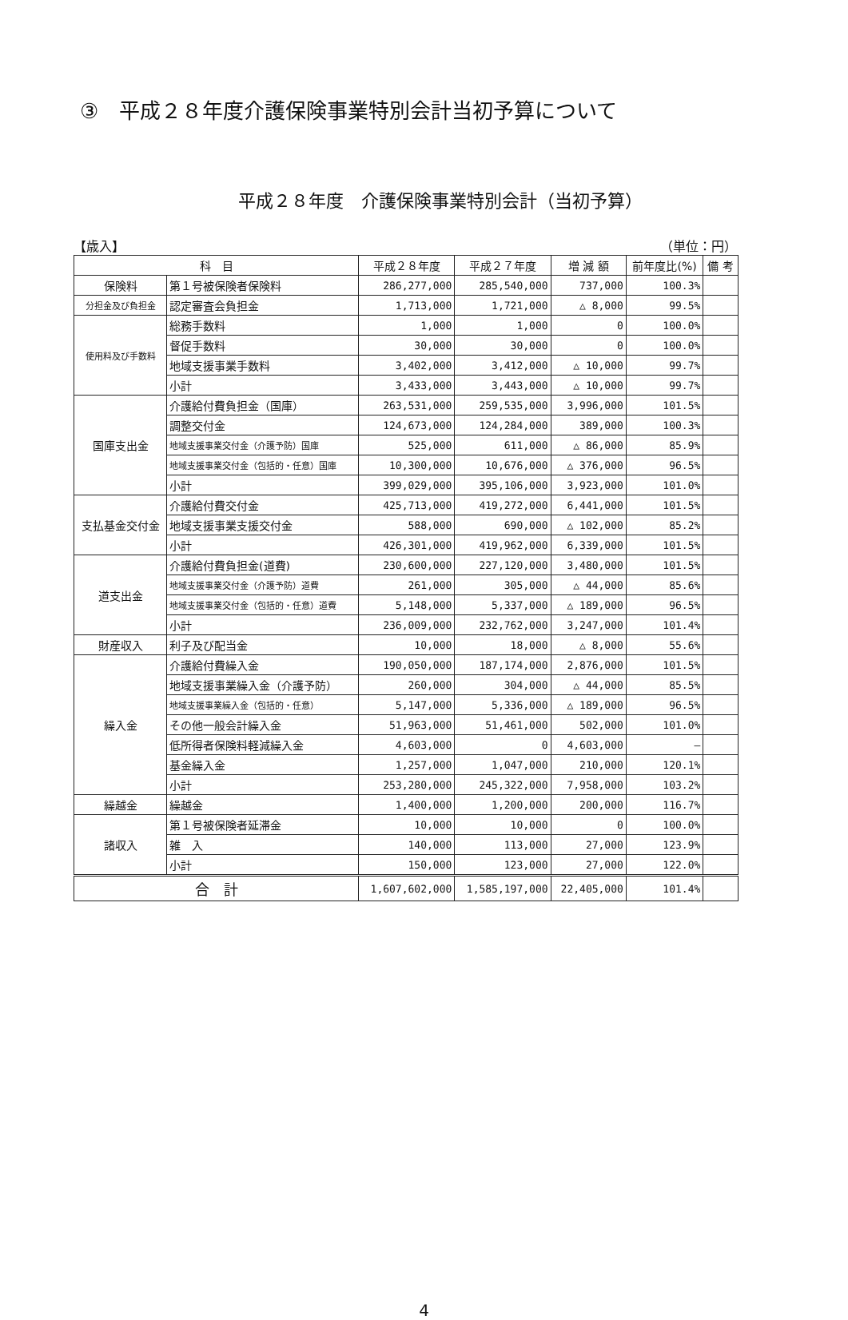③　平成２８年度介護保険事業特別会計当初予算について
平成２８年度　介護保険事業特別会計（当初予算）
【歳入】 （単位：円）
| 科 目 | | 平成２８年度 | 平成２７年度 | 増 減 額 | 前年度比(%) | 備 考 |
| --- | --- | --- | --- | --- | --- | --- |
| 保険料 | 第１号被保険者保険料 | 286,277,000 | 285,540,000 | 737,000 | 100.3% | |
| 分担金及び負担金 | 認定審査会負担金 | 1,713,000 | 1,721,000 | △ 8,000 | 99.5% | |
| 使用料及び手数料 | 総務手数料 | 1,000 | 1,000 | 0 | 100.0% | |
| | 督促手数料 | 30,000 | 30,000 | 0 | 100.0% | |
| | 地域支援事業手数料 | 3,402,000 | 3,412,000 | △ 10,000 | 99.7% | |
| | 小計 | 3,433,000 | 3,443,000 | △ 10,000 | 99.7% | |
| 国庫支出金 | 介護給付費負担金（国庫） | 263,531,000 | 259,535,000 | 3,996,000 | 101.5% | |
| | 調整交付金 | 124,673,000 | 124,284,000 | 389,000 | 100.3% | |
| | 地域支援事業交付金（介護予防）国庫 | 525,000 | 611,000 | △ 86,000 | 85.9% | |
| | 地域支援事業交付金（包括的・任意）国庫 | 10,300,000 | 10,676,000 | △ 376,000 | 96.5% | |
| | 小計 | 399,029,000 | 395,106,000 | 3,923,000 | 101.0% | |
| 支払基金交付金 | 介護給付費交付金 | 425,713,000 | 419,272,000 | 6,441,000 | 101.5% | |
| | 地域支援事業支援交付金 | 588,000 | 690,000 | △ 102,000 | 85.2% | |
| | 小計 | 426,301,000 | 419,962,000 | 6,339,000 | 101.5% | |
| 道支出金 | 介護給付費負担金(道費) | 230,600,000 | 227,120,000 | 3,480,000 | 101.5% | |
| | 地域支援事業交付金（介護予防）道費 | 261,000 | 305,000 | △ 44,000 | 85.6% | |
| | 地域支援事業交付金（包括的・任意）道費 | 5,148,000 | 5,337,000 | △ 189,000 | 96.5% | |
| | 小計 | 236,009,000 | 232,762,000 | 3,247,000 | 101.4% | |
| 財産収入 | 利子及び配当金 | 10,000 | 18,000 | △ 8,000 | 55.6% | |
| 繰入金 | 介護給付費繰入金 | 190,050,000 | 187,174,000 | 2,876,000 | 101.5% | |
| | 地域支援事業繰入金（介護予防） | 260,000 | 304,000 | △ 44,000 | 85.5% | |
| | 地域支援事業繰入金（包括的・任意） | 5,147,000 | 5,336,000 | △ 189,000 | 96.5% | |
| | その他一般会計繰入金 | 51,963,000 | 51,461,000 | 502,000 | 101.0% | |
| | 低所得者保険料軽減繰入金 | 4,603,000 | 0 | 4,603,000 | — | |
| | 基金繰入金 | 1,257,000 | 1,047,000 | 210,000 | 120.1% | |
| | 小計 | 253,280,000 | 245,322,000 | 7,958,000 | 103.2% | |
| 繰越金 | 繰越金 | 1,400,000 | 1,200,000 | 200,000 | 116.7% | |
| 諸収入 | 第１号被保険者延滞金 | 10,000 | 10,000 | 0 | 100.0% | |
| | 雑 入 | 140,000 | 113,000 | 27,000 | 123.9% | |
| | 小計 | 150,000 | 123,000 | 27,000 | 122.0% | |
| 合 計 | | 1,607,602,000 | 1,585,197,000 | 22,405,000 | 101.4% | |
4